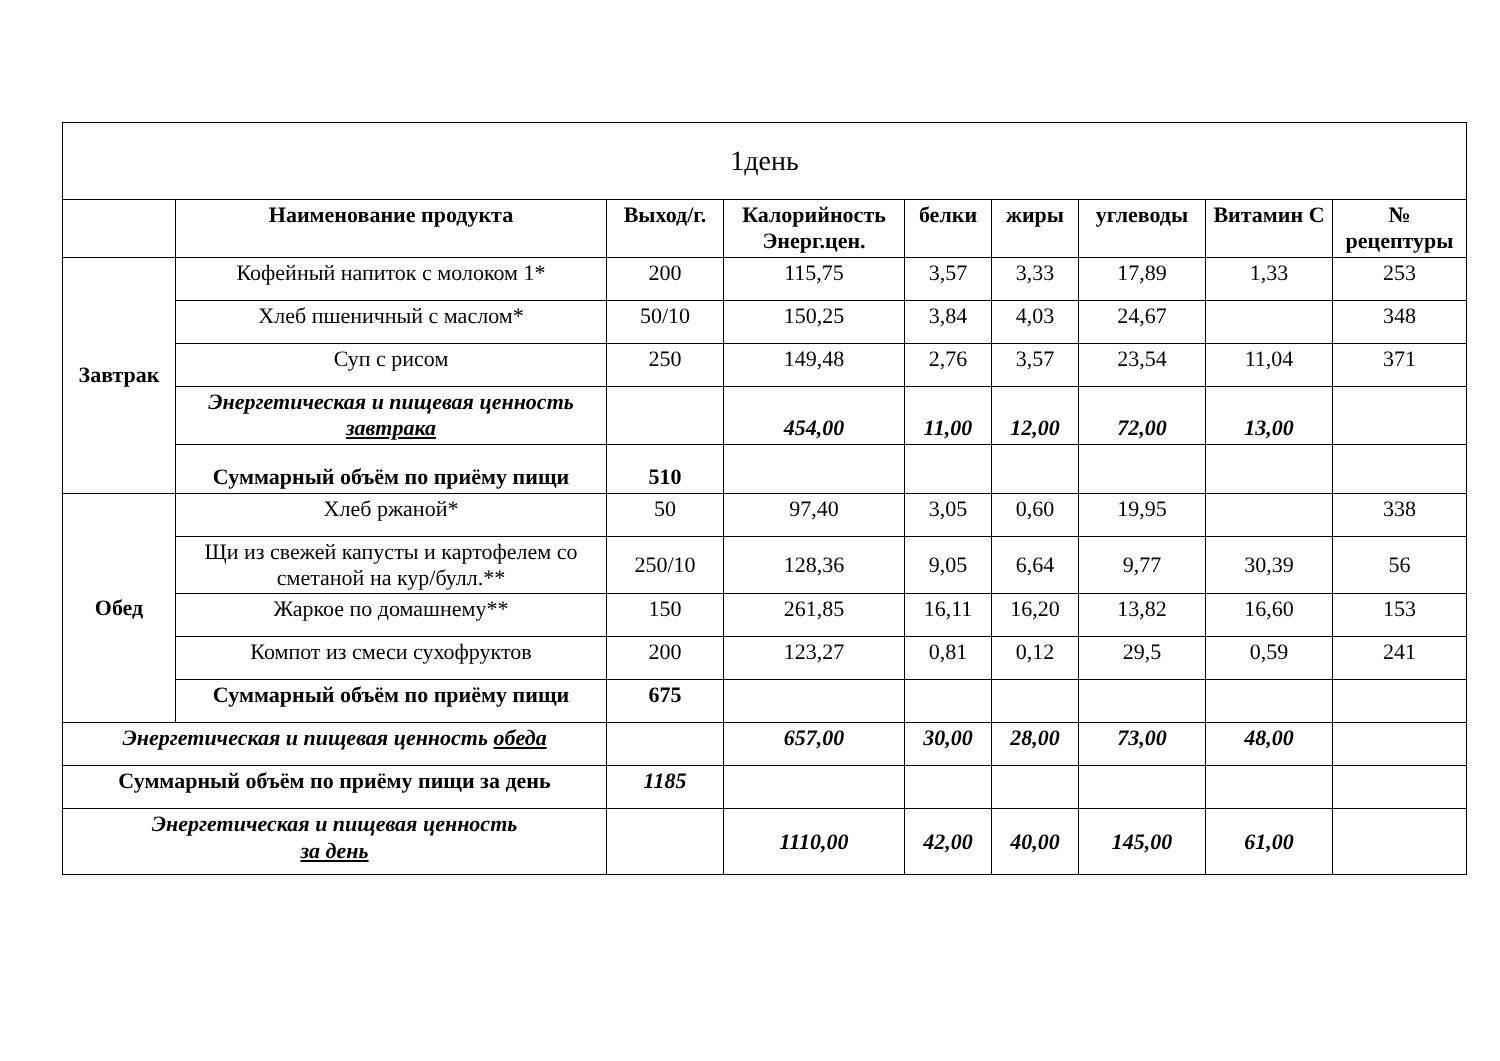| 1день | | | | | | | | |
| --- | --- | --- | --- | --- | --- | --- | --- | --- |
| | Наименование продукта | Выход/г. | Калорийность Энерг.цен. | белки | жиры | углеводы | Витамин С | № рецептуры |
| Завтрак | Кофейный напиток с молоком 1* | 200 | 115,75 | 3,57 | 3,33 | 17,89 | 1,33 | 253 |
| | Хлеб пшеничный с маслом* | 50/10 | 150,25 | 3,84 | 4,03 | 24,67 | | 348 |
| | Суп с рисом | 250 | 149,48 | 2,76 | 3,57 | 23,54 | 11,04 | 371 |
| | Энергетическая и пищевая ценность завтрака | | 454,00 | 11,00 | 12,00 | 72,00 | 13,00 | |
| | Суммарный объём по приёму пищи | 510 | | | | | | |
| Обед | Хлеб ржаной* | 50 | 97,40 | 3,05 | 0,60 | 19,95 | | 338 |
| | Щи из свежей капусты и картофелем со сметаной на кур/булл.** | 250/10 | 128,36 | 9,05 | 6,64 | 9,77 | 30,39 | 56 |
| | Жаркое по домашнему** | 150 | 261,85 | 16,11 | 16,20 | 13,82 | 16,60 | 153 |
| | Компот из смеси сухофруктов | 200 | 123,27 | 0,81 | 0,12 | 29,5 | 0,59 | 241 |
| | Суммарный объём по приёму пищи | 675 | | | | | | |
| Энергетическая и пищевая ценность обеда | | | 657,00 | 30,00 | 28,00 | 73,00 | 48,00 | |
| Суммарный объём по приёму пищи за день | | 1185 | | | | | | |
| Энергетическая и пищевая ценность за день | | | 1110,00 | 42,00 | 40,00 | 145,00 | 61,00 | |